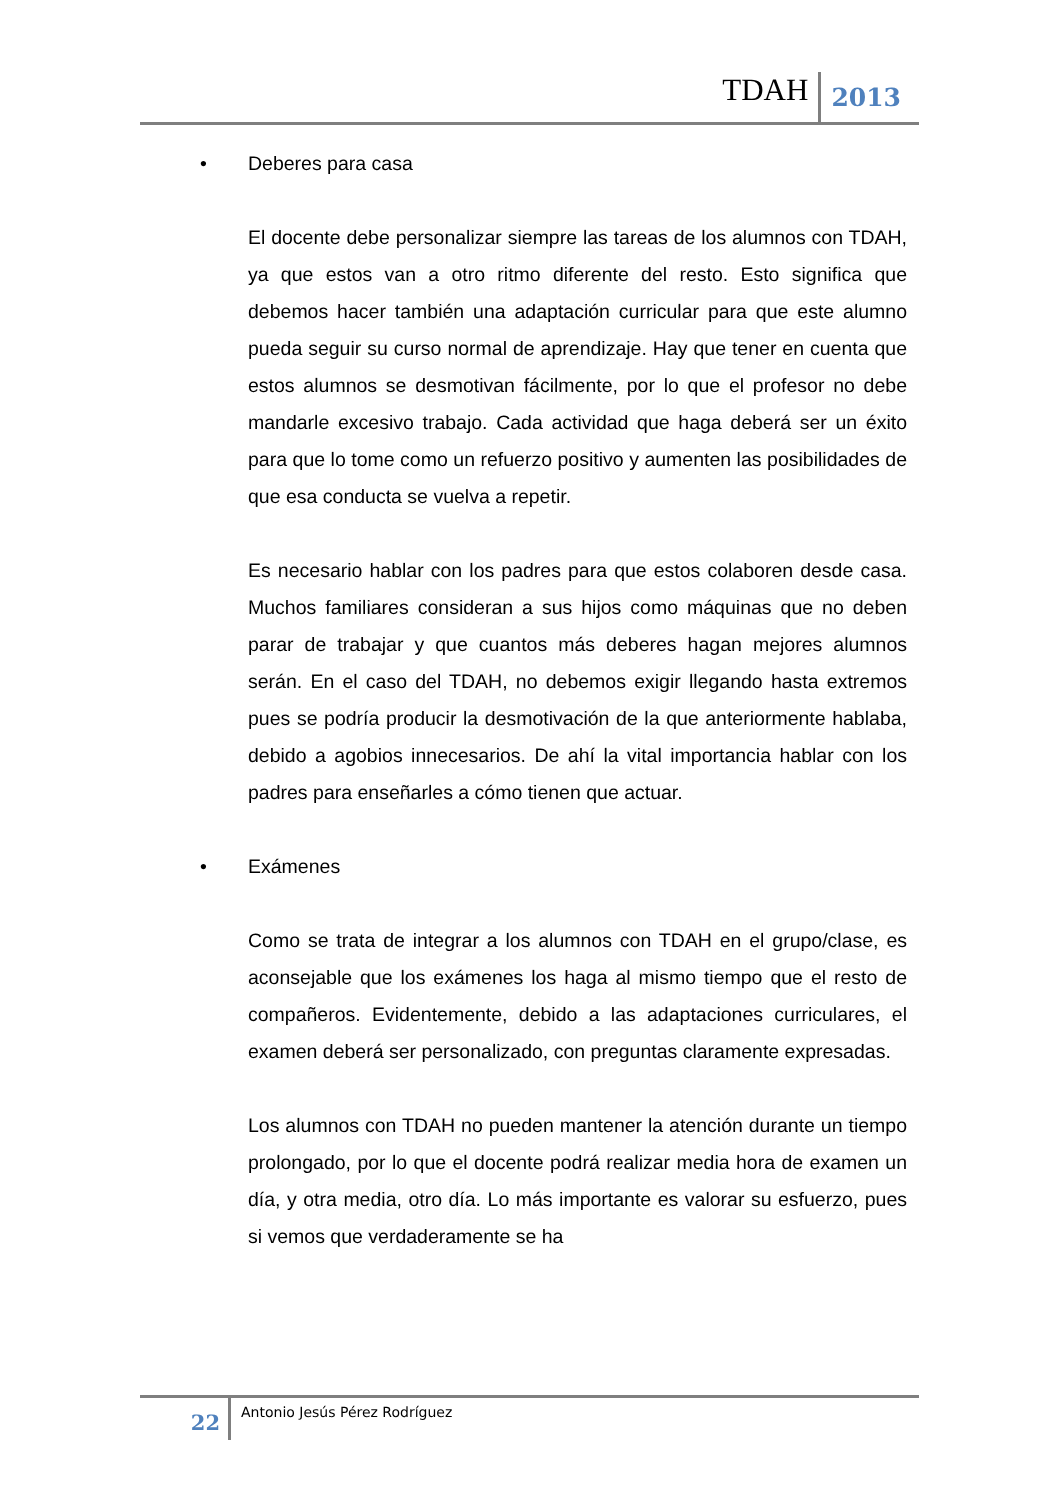TDAH 2013
• Deberes para casa
El docente debe personalizar siempre las tareas de los alumnos con TDAH, ya que estos van a otro ritmo diferente del resto. Esto significa que debemos hacer también una adaptación curricular para que este alumno pueda seguir su curso normal de aprendizaje. Hay que tener en cuenta que estos alumnos se desmotivan fácilmente, por lo que el profesor no debe mandarle excesivo trabajo. Cada actividad que haga deberá ser un éxito para que lo tome como un refuerzo positivo y aumenten las posibilidades de que esa conducta se vuelva a repetir.
Es necesario hablar con los padres para que estos colaboren desde casa. Muchos familiares consideran a sus hijos como máquinas que no deben parar de trabajar y que cuantos más deberes hagan mejores alumnos serán. En el caso del TDAH, no debemos exigir llegando hasta extremos pues se podría producir la desmotivación de la que anteriormente hablaba, debido a agobios innecesarios. De ahí la vital importancia hablar con los padres para enseñarles a cómo tienen que actuar.
• Exámenes
Como se trata de integrar a los alumnos con TDAH en el grupo/clase, es aconsejable que los exámenes los haga al mismo tiempo que el resto de compañeros. Evidentemente, debido a las adaptaciones curriculares, el examen deberá ser personalizado, con preguntas claramente expresadas.
Los alumnos con TDAH no pueden mantener la atención durante un tiempo prolongado, por lo que el docente podrá realizar media hora de examen un día, y otra media, otro día. Lo más importante es valorar su esfuerzo, pues si vemos que verdaderamente se ha
22 Antonio Jesús Pérez Rodríguez